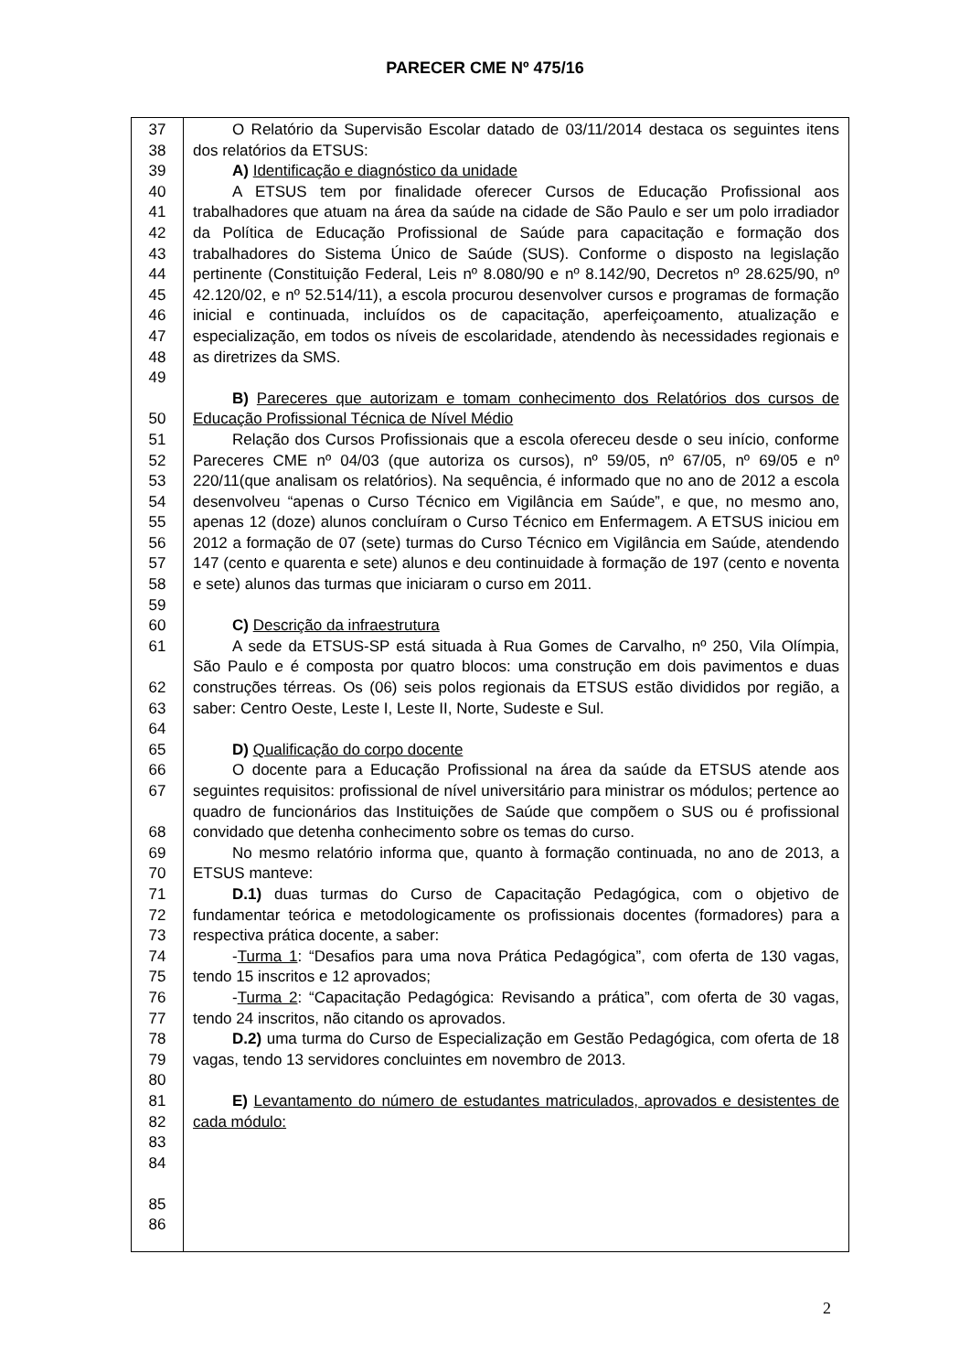PARECER CME Nº 475/16
| 37 38 39 40 41 42 43 44 45 46 47 48 49 50 51 52 53 54 55 56 57 58 59 60 61 62 63 64 65 66 67 68 69 70 71 72 73 74 75 76 77 78 79 80 81 82 83 84 85 86 | O Relatório da Supervisão Escolar datado de 03/11/2014 destaca os seguintes itens dos relatórios da ETSUS: A) Identificação e diagnóstico da unidade A ETSUS tem por finalidade oferecer Cursos de Educação Profissional aos trabalhadores que atuam na área da saúde na cidade de São Paulo e ser um polo irradiador da Política de Educação Profissional de Saúde para capacitação e formação dos trabalhadores do Sistema Único de Saúde (SUS). Conforme o disposto na legislação pertinente (Constituição Federal, Leis nº 8.080/90 e nº 8.142/90, Decretos nº 28.625/90, nº 42.120/02, e nº 52.514/11), a escola procurou desenvolver cursos e programas de formação inicial e continuada, incluídos os de capacitação, aperfeiçoamento, atualização e especialização, em todos os níveis de escolaridade, atendendo às necessidades regionais e as diretrizes da SMS. B) Pareceres que autorizam e tomam conhecimento dos Relatórios dos cursos de Educação Profissional Técnica de Nível Médio Relação dos Cursos Profissionais que a escola ofereceu desde o seu início, conforme Pareceres CME nº 04/03 (que autoriza os cursos), nº 59/05, nº 67/05, nº 69/05 e nº 220/11(que analisam os relatórios). Na sequência, é informado que no ano de 2012 a escola desenvolveu “apenas o Curso Técnico em Vigilância em Saúde”, e que, no mesmo ano, apenas 12 (doze) alunos concluíram o Curso Técnico em Enfermagem. A ETSUS iniciou em 2012 a formação de 07 (sete) turmas do Curso Técnico em Vigilância em Saúde, atendendo 147 (cento e quarenta e sete) alunos e deu continuidade à formação de 197 (cento e noventa e sete) alunos das turmas que iniciaram o curso em 2011. C) Descrição da infraestrutura A sede da ETSUS-SP está situada à Rua Gomes de Carvalho, nº 250, Vila Olímpia, São Paulo e é composta por quatro blocos: uma construção em dois pavimentos e duas construções térreas. Os (06) seis polos regionais da ETSUS estão divididos por região, a saber: Centro Oeste, Leste I, Leste II, Norte, Sudeste e Sul. D) Qualificação do corpo docente O docente para a Educação Profissional na área da saúde da ETSUS atende aos seguintes requisitos: profissional de nível universitário para ministrar os módulos; pertence ao quadro de funcionários das Instituições de Saúde que compõem o SUS ou é profissional convidado que detenha conhecimento sobre os temas do curso. No mesmo relatório informa que, quanto à formação continuada, no ano de 2013, a ETSUS manteve: D.1) duas turmas do Curso de Capacitação Pedagógica, com o objetivo de fundamentar teórica e metodologicamente os profissionais docentes (formadores) para a respectiva prática docente, a saber: - Turma 1 : “Desafios para uma nova Prática Pedagógica”, com oferta de 130 vagas, tendo 15 inscritos e 12 aprovados; - Turma 2 : “Capacitação Pedagógica: Revisando a prática”, com oferta de 30 vagas, tendo 24 inscritos, não citando os aprovados. D.2) uma turma do Curso de Especialização em Gestão Pedagógica, com oferta de 18 vagas, tendo 13 servidores concluintes em novembro de 2013. E) Levantamento do número de estudantes matriculados, aprovados e desistentes de cada módulo: |
2